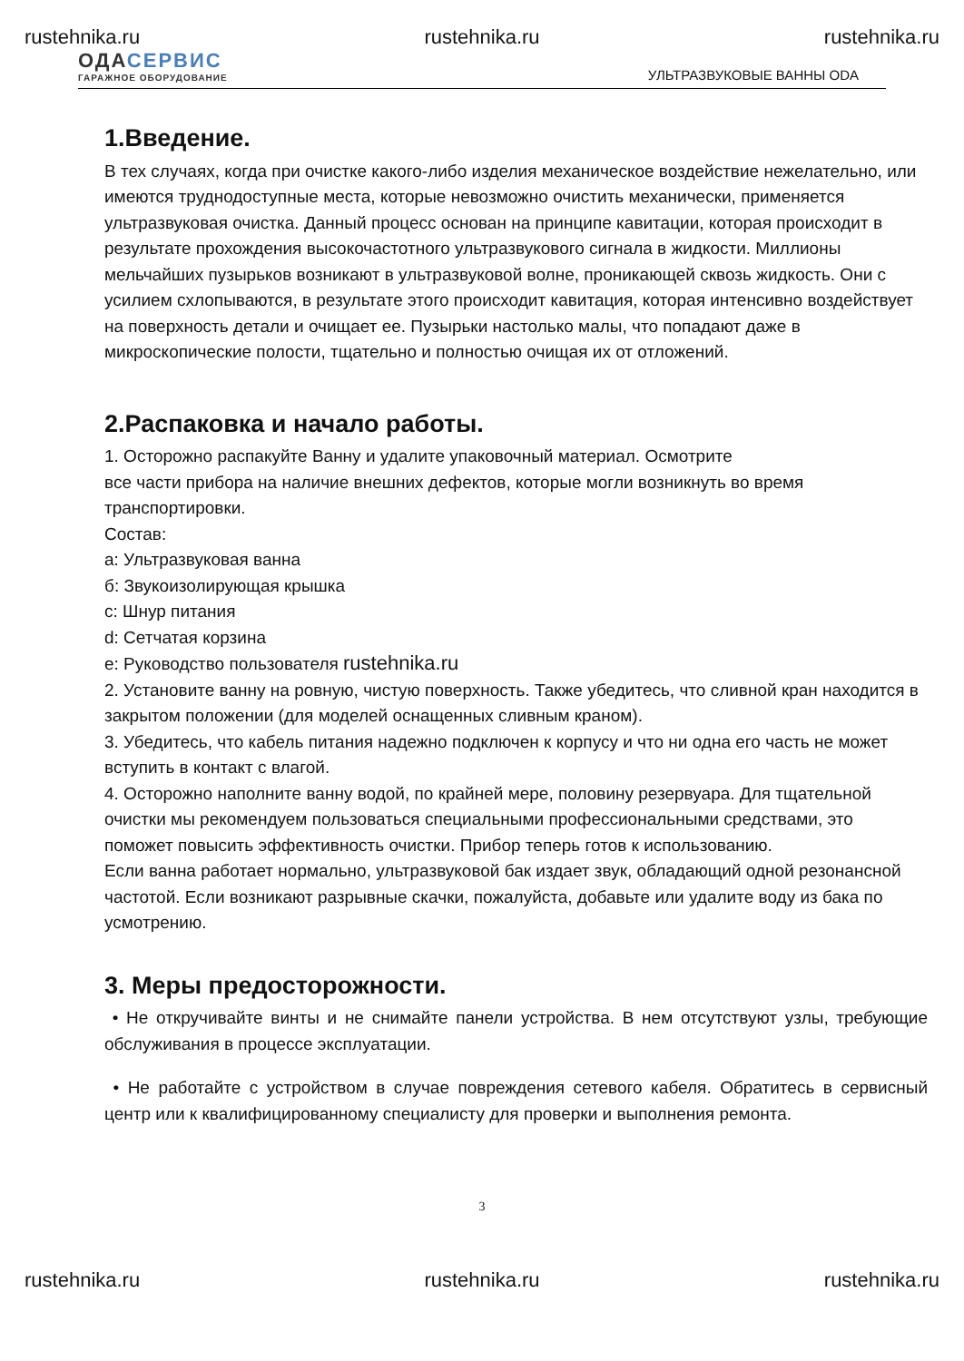rustehnika.ru rustehnika.ru rustehnika.ru
ОДАСЕРВИС
ГАРАЖНОЕ ОБОРУДОВАНИЕ
УЛЬТРАЗВУКОВЫЕ ВАННЫ ODA
1.Введение.
В тех случаях, когда при очистке какого-либо изделия механическое воздействие нежелательно, или имеются труднодоступные места, которые невозможно очистить механически, применяется ультразвуковая очистка. Данный процесс основан на принципе кавитации, которая происходит в результате прохождения высокочастотного ультразвукового сигнала в жидкости. Миллионы мельчайших пузырьков возникают в ультразвуковой волне, проникающей сквозь жидкость. Они с усилием схлопываются, в результате этого происходит кавитация, которая интенсивно воздействует на поверхность детали и очищает ее. Пузырьки настолько малы, что попадают даже в микроскопические полости, тщательно и полностью очищая их от отложений.
2.Распаковка и начало работы.
1. Осторожно распакуйте Ванну и удалите упаковочный материал. Осмотрите
все части прибора на наличие внешних дефектов, которые могли возникнуть во время транспортировки.
Состав:
a: Ультразвуковая ванна
б: Звукоизолирующая крышка
c: Шнур питания
d: Сетчатая корзина
e: Руководство пользователя rustehnika.ru
2. Установите ванну на ровную, чистую поверхность. Также убедитесь, что сливной кран находится в закрытом положении (для моделей оснащенных сливным краном).
3. Убедитесь, что кабель питания надежно подключен к корпусу и что ни одна его часть не может вступить в контакт с влагой.
4. Осторожно наполните ванну водой, по крайней мере, половину резервуара. Для тщательной
очистки мы рекомендуем пользоваться специальными профессиональными средствами, это
поможет повысить эффективность очистки. Прибор теперь готов к использованию.
Если ванна работает нормально, ультразвуковой бак издает звук, обладающий одной резонансной частотой. Если возникают разрывные скачки, пожалуйста, добавьте или удалите воду из бака по усмотрению.
3. Меры предосторожности.
• Не откручивайте винты и не снимайте панели устройства. В нем отсутствуют узлы, требующие обслуживания в процессе эксплуатации.
• Не работайте с устройством в случае повреждения сетевого кабеля. Обратитесь в сервисный центр или к квалифицированному специалисту для проверки и выполнения ремонта.
3
rustehnika.ru rustehnika.ru rustehnika.ru